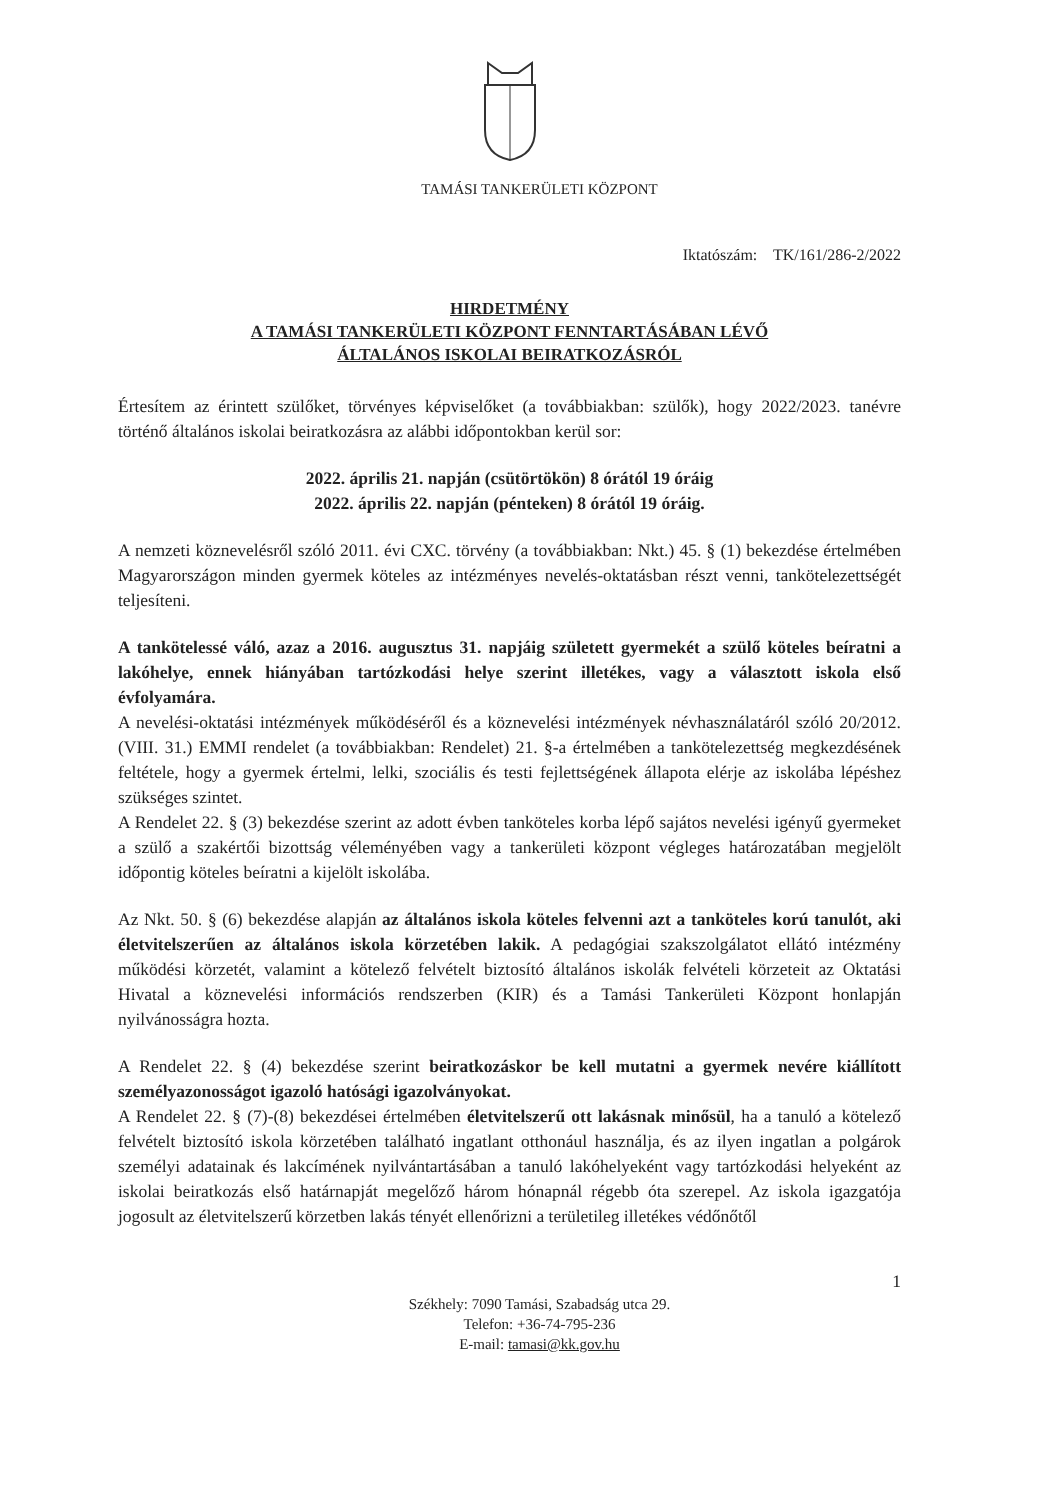TAMÁSI TANKERÜLETI KÖZPONT
Iktatószám: TK/161/286-2/2022
HIRDETMÉNY
A TAMÁSI TANKERÜLETI KÖZPONT FENNTARTÁSÁBAN LÉVŐ
ÁLTALÁNOS ISKOLAI BEIRATKOZÁSRÓL
Értesítem az érintett szülőket, törvényes képviselőket (a továbbiakban: szülők), hogy 2022/2023. tanévre történő általános iskolai beiratkozásra az alábbi időpontokban kerül sor:
2022. április 21. napján (csütörtökön) 8 órától 19 óráig
2022. április 22. napján (pénteken) 8 órától 19 óráig.
A nemzeti köznevelésről szóló 2011. évi CXC. törvény (a továbbiakban: Nkt.) 45. § (1) bekezdése értelmében Magyarországon minden gyermek köteles az intézményes nevelés-oktatásban részt venni, tankötelezettségét teljesíteni.
A tankötelessé váló, azaz a 2016. augusztus 31. napjáig született gyermekét a szülő köteles beíratni a lakóhelye, ennek hiányában tartózkodási helye szerint illetékes, vagy a választott iskola első évfolyamára.
A nevelési-oktatási intézmények működéséről és a köznevelési intézmények névhasználatáról szóló 20/2012. (VIII. 31.) EMMI rendelet (a továbbiakban: Rendelet) 21. §-a értelmében a tankötelezettség megkezdésének feltétele, hogy a gyermek értelmi, lelki, szociális és testi fejlettségének állapota elérje az iskolába lépéshez szükséges szintet.
A Rendelet 22. § (3) bekezdése szerint az adott évben tanköteles korba lépő sajátos nevelési igényű gyermeket a szülő a szakértői bizottság véleményében vagy a tankerületi központ végleges határozatában megjelölt időpontig köteles beíratni a kijelölt iskolába.
Az Nkt. 50. § (6) bekezdése alapján az általános iskola köteles felvenni azt a tanköteles korú tanulót, aki életvitelszerűen az általános iskola körzetében lakik. A pedagógiai szakszolgálatot ellátó intézmény működési körzetét, valamint a kötelező felvételt biztosító általános iskolák felvételi körzeteit az Oktatási Hivatal a köznevelési információs rendszerben (KIR) és a Tamási Tankerületi Központ honlapján nyilvánosságra hozta.
A Rendelet 22. § (4) bekezdése szerint beiratkozáskor be kell mutatni a gyermek nevére kiállított személyazonosságot igazoló hatósági igazolványokat.
A Rendelet 22. § (7)-(8) bekezdései értelmében életvitelszerű ott lakásnak minősül, ha a tanuló a kötelező felvételt biztosító iskola körzetében található ingatlant otthonául használja, és az ilyen ingatlan a polgárok személyi adatainak és lakcímének nyilvántartásában a tanuló lakóhelyeként vagy tartózkodási helyeként az iskolai beiratkozás első határnapját megelőző három hónapnál régebb óta szerepel. Az iskola igazgatója jogosult az életvitelszerű körzetben lakás tényét ellenőrizni a területileg illetékes védőnőtől
1
Székhely: 7090 Tamási, Szabadság utca 29.
Telefon: +36-74-795-236
E-mail: tamasi@kk.gov.hu